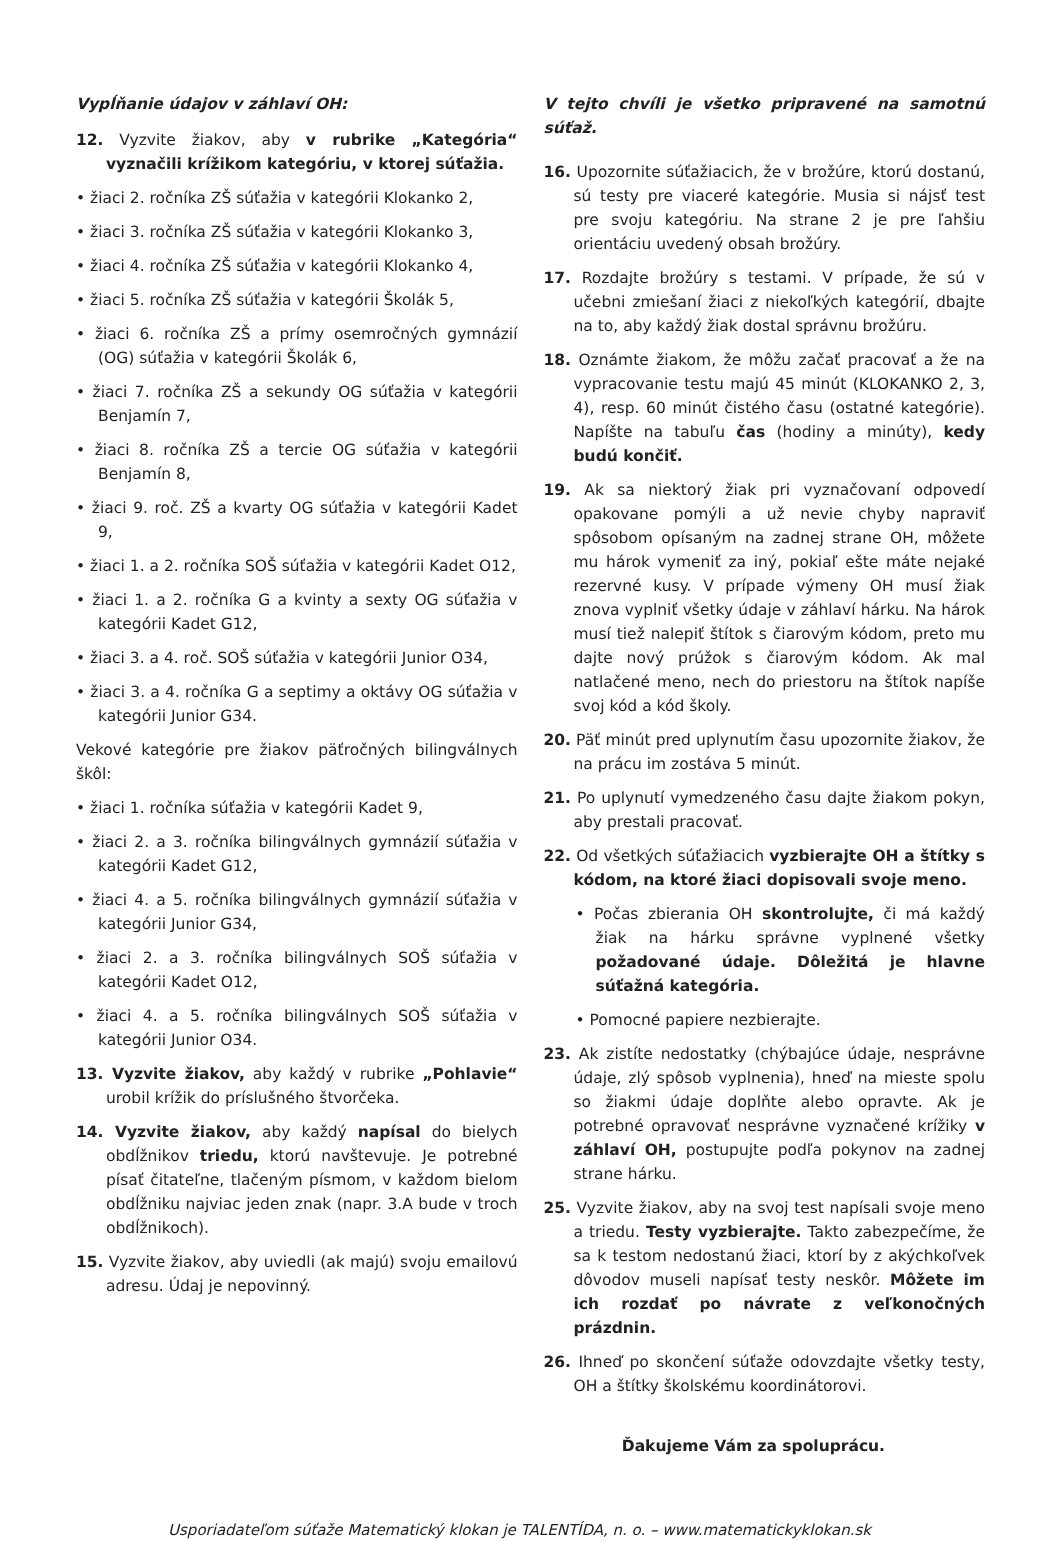Vypĺňanie údajov v záhlaví OH:
12. Vyzvite žiakov, aby v rubrike „Kategória“ vyznačili krížikom kategóriu, v ktorej súťažia.
• žiaci 2. ročníka ZŠ súťažia v kategórii Klokanko 2,
• žiaci 3. ročníka ZŠ súťažia v kategórii Klokanko 3,
• žiaci 4. ročníka ZŠ súťažia v kategórii Klokanko 4,
• žiaci 5. ročníka ZŠ súťažia v kategórii Školák 5,
• žiaci 6. ročníka ZŠ a prímy osemročných gymnázií (OG) súťažia v kategórii Školák 6,
• žiaci 7. ročníka ZŠ a sekundy OG súťažia v kategórii Benjamín 7,
• žiaci 8. ročníka ZŠ a tercie OG súťažia v kategórii Benjamín 8,
• žiaci 9. roč. ZŠ a kvarty OG súťažia v kategórii Kadet 9,
• žiaci 1. a 2. ročníka SOŠ súťažia v kategórii Kadet O12,
• žiaci 1. a 2. ročníka G a kvinty a sexty OG súťažia v kategórii Kadet G12,
• žiaci 3. a 4. roč. SOŠ súťažia v kategórii Junior O34,
• žiaci 3. a 4. ročníka G a septimy a oktávy OG súťažia v kategórii Junior G34.
Vekové kategórie pre žiakov päťročných bilingválnych škôl:
• žiaci 1. ročníka súťažia v kategórii Kadet 9,
• žiaci 2. a 3. ročníka bilingválnych gymnázií súťažia v kategórii Kadet G12,
• žiaci 4. a 5. ročníka bilingválnych gymnázií súťažia v kategórii Junior G34,
• žiaci 2. a 3. ročníka bilingválnych SOŠ súťažia v kategórii Kadet O12,
• žiaci 4. a 5. ročníka bilingválnych SOŠ súťažia v kategórii Junior O34.
13. Vyzvite žiakov, aby každý v rubrike „Pohlavie“ urobil krížik do príslušného štvorčeka.
14. Vyzvite žiakov, aby každý napísal do bielych obdĺžnikov triedu, ktorú navštevuje. Je potrebné písať čitateľne, tlačeným písmom, v každom bielom obdĺžniku najviac jeden znak (napr. 3.A bude v troch obdĺžnikoch).
15. Vyzvite žiakov, aby uviedli (ak majú) svoju emailovú adresu. Údaj je nepovinný.
V tejto chvíli je všetko pripravené na samotnú súťaž.
16. Upozornite súťažiacich, že v brožúre, ktorú dostanú, sú testy pre viaceré kategórie. Musia si nájsť test pre svoju kategóriu. Na strane 2 je pre ľahšiu orientáciu uvedený obsah brožúry.
17. Rozdajte brožúry s testami. V prípade, že sú v učebni zmiešaní žiaci z niekoľkých kategórií, dbajte na to, aby každý žiak dostal správnu brožúru.
18. Oznámte žiakom, že môžu začať pracovať a že na vypracovanie testu majú 45 minút (KLOKANKO 2, 3, 4), resp. 60 minút čistého času (ostatné kategórie). Napíšte na tabuľu čas (hodiny a minúty), kedy budú končiť.
19. Ak sa niektorý žiak pri vyznačovaní odpovedí opakovane pomýli a už nevie chyby napraviť spôsobom opísaným na zadnej strane OH, môžete mu hárok vymeniť za iný, pokiaľ ešte máte nejaké rezervné kusy. V prípade výmeny OH musí žiak znova vyplniť všetky údaje v záhlaví hárku. Na hárok musí tiež nalepiť štítok s čiarovým kódom, preto mu dajte nový prúžok s čiarovým kódom. Ak mal natlačené meno, nech do priestoru na štítok napíše svoj kód a kód školy.
20. Päť minút pred uplynutím času upozornite žiakov, že na prácu im zostáva 5 minút.
21. Po uplynutí vymedzeného času dajte žiakom pokyn, aby prestali pracovať.
22. Od všetkých súťažiacich vyzbierajte OH a štítky s kódom, na ktoré žiaci dopisovali svoje meno.
• Počas zbierania OH skontrolujte, či má každý žiak na hárku správne vyplnené všetky požadované údaje. Dôležitá je hlavne súťažná kategória.
• Pomocné papiere nezbierajte.
23. Ak zistíte nedostatky (chýbajúce údaje, nesprávne údaje, zlý spôsob vyplnenia), hneď na mieste spolu so žiakmi údaje doplňte alebo opravte. Ak je potrebné opravovať nesprávne vyznačené krížiky v záhlaví OH, postupujte podľa pokynov na zadnej strane hárku.
25. Vyzvite žiakov, aby na svoj test napísali svoje meno a triedu. Testy vyzbierajte. Takto zabezpečíme, že sa k testom nedostanú žiaci, ktorí by z akýchkoľvek dôvodov museli napísať testy neskôr. Môžete im ich rozdať po návrate z veľkonočných prázdnin.
26. Ihneď po skončení súťaže odovzdajte všetky testy, OH a štítky školskému koordinátorovi.
Ďakujeme Vám za spoluprácu.
Usporiadateľom súťaže Matematický klokan je TALENTÍDA, n. o. – www.matematickyklokan.sk